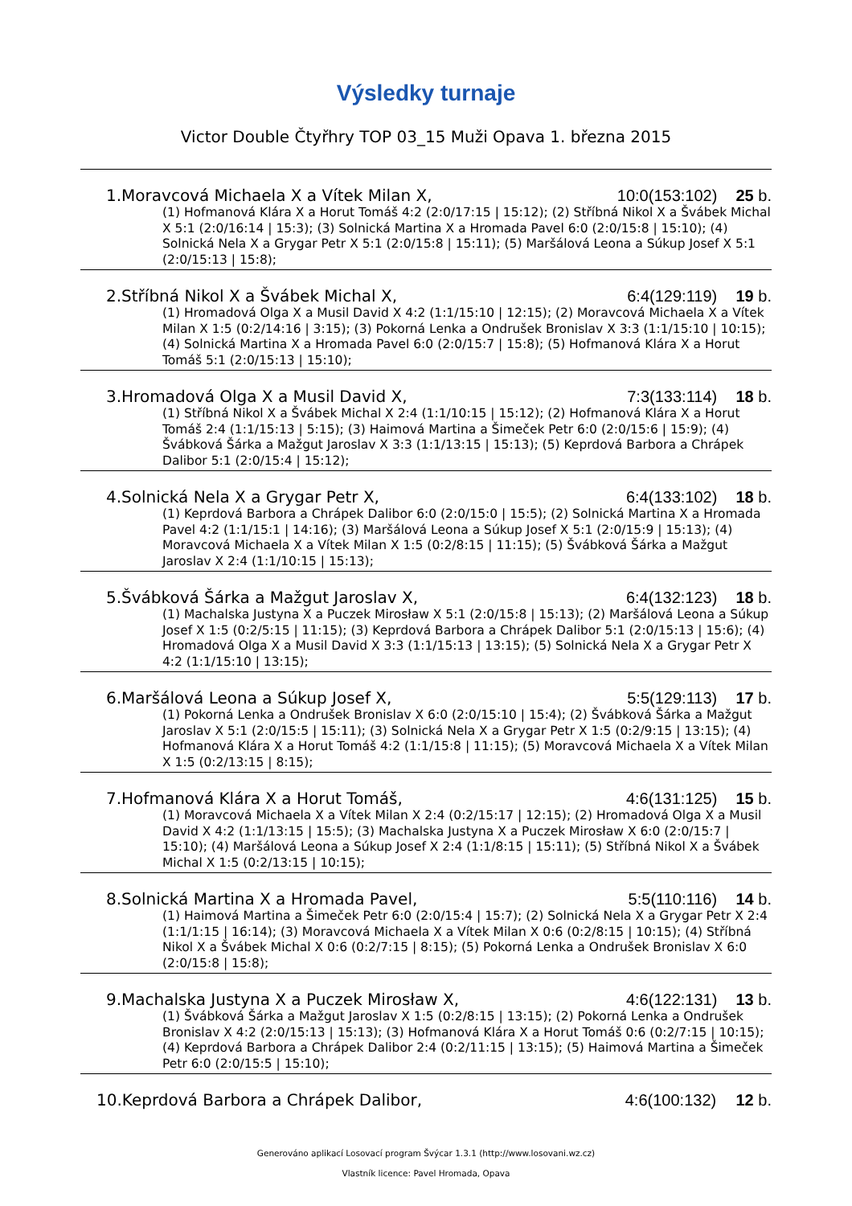Výsledky turnaje
Victor Double Čtyřhry TOP 03_15 Muži Opava 1. března 2015
1.Moravcová Michaela X a Vítek Milan X, 10:0 (153:102)
25 b.
(1) Hofmanová Klára X a Horut Tomáš 4:2 (2:0/17:15 | 15:12); (2) Stříbná Nikol X a Švábek Michal X 5:1 (2:0/16:14 | 15:3); (3) Solnická Martina X a Hromada Pavel 6:0 (2:0/15:8 | 15:10); (4) Solnická Nela X a Grygar Petr X 5:1 (2:0/15:8 | 15:11); (5) Maršálová Leona a Súkup Josef X 5:1 (2:0/15:13 | 15:8);
2.Stříbná Nikol X a Švábek Michal X, 6:4 (129:119)
19 b.
(1) Hromadová Olga X a Musil David X 4:2 (1:1/15:10 | 12:15); (2) Moravcová Michaela X a Vítek Milan X 1:5 (0:2/14:16 | 3:15); (3) Pokorná Lenka a Ondrušek Bronislav X 3:3 (1:1/15:10 | 10:15); (4) Solnická Martina X a Hromada Pavel 6:0 (2:0/15:7 | 15:8); (5) Hofmanová Klára X a Horut Tomáš 5:1 (2:0/15:13 | 15:10);
3.Hromadová Olga X a Musil David X, 7:3 (133:114)
18 b.
(1) Stříbná Nikol X a Švábek Michal X 2:4 (1:1/10:15 | 15:12); (2) Hofmanová Klára X a Horut Tomáš 2:4 (1:1/15:13 | 5:15); (3) Haimová Martina a Šimeček Petr 6:0 (2:0/15:6 | 15:9); (4) Švábková Šárka a Mažgut Jaroslav X 3:3 (1:1/13:15 | 15:13); (5) Keprdová Barbora a Chrápek Dalibor 5:1 (2:0/15:4 | 15:12);
4.Solnická Nela X a Grygar Petr X, 6:4 (133:102)
18 b.
(1) Keprdová Barbora a Chrápek Dalibor 6:0 (2:0/15:0 | 15:5); (2) Solnická Martina X a Hromada Pavel 4:2 (1:1/15:1 | 14:16); (3) Maršálová Leona a Súkup Josef X 5:1 (2:0/15:9 | 15:13); (4) Moravcová Michaela X a Vítek Milan X 1:5 (0:2/8:15 | 11:15); (5) Švábková Šárka a Mažgut Jaroslav X 2:4 (1:1/10:15 | 15:13);
5.Švábková Šárka a Mažgut Jaroslav X, 6:4 (132:123)
18 b.
(1) Machalska Justyna X a Puczek Mirosław X 5:1 (2:0/15:8 | 15:13); (2) Maršálová Leona a Súkup Josef X 1:5 (0:2/5:15 | 11:15); (3) Keprdová Barbora a Chrápek Dalibor 5:1 (2:0/15:13 | 15:6); (4) Hromadová Olga X a Musil David X 3:3 (1:1/15:13 | 13:15); (5) Solnická Nela X a Grygar Petr X 4:2 (1:1/15:10 | 13:15);
6.Maršálová Leona a Súkup Josef X, 5:5 (129:113)
17 b.
(1) Pokorná Lenka a Ondrušek Bronislav X 6:0 (2:0/15:10 | 15:4); (2) Švábková Šárka a Mažgut Jaroslav X 5:1 (2:0/15:5 | 15:11); (3) Solnická Nela X a Grygar Petr X 1:5 (0:2/9:15 | 13:15); (4) Hofmanová Klára X a Horut Tomáš 4:2 (1:1/15:8 | 11:15); (5) Moravcová Michaela X a Vítek Milan X 1:5 (0:2/13:15 | 8:15);
7.Hofmanová Klára X a Horut Tomáš, 4:6 (131:125)
15 b.
(1) Moravcová Michaela X a Vítek Milan X 2:4 (0:2/15:17 | 12:15); (2) Hromadová Olga X a Musil David X 4:2 (1:1/13:15 | 15:5); (3) Machalska Justyna X a Puczek Mirosław X 6:0 (2:0/15:7 | 15:10); (4) Maršálová Leona a Súkup Josef X 2:4 (1:1/8:15 | 15:11); (5) Stříbná Nikol X a Švábek Michal X 1:5 (0:2/13:15 | 10:15);
8.Solnická Martina X a Hromada Pavel, 5:5 (110:116)
14 b.
(1) Haimová Martina a Šimeček Petr 6:0 (2:0/15:4 | 15:7); (2) Solnická Nela X a Grygar Petr X 2:4 (1:1/1:15 | 16:14); (3) Moravcová Michaela X a Vítek Milan X 0:6 (0:2/8:15 | 10:15); (4) Stříbná Nikol X a Švábek Michal X 0:6 (0:2/7:15 | 8:15); (5) Pokorná Lenka a Ondrušek Bronislav X 6:0 (2:0/15:8 | 15:8);
9.Machalska Justyna X a Puczek Mirosław X, 4:6 (122:131)
13 b.
(1) Švábková Šárka a Mažgut Jaroslav X 1:5 (0:2/8:15 | 13:15); (2) Pokorná Lenka a Ondrušek Bronislav X 4:2 (2:0/15:13 | 15:13); (3) Hofmanová Klára X a Horut Tomáš 0:6 (0:2/7:15 | 10:15); (4) Keprdová Barbora a Chrápek Dalibor 2:4 (0:2/11:15 | 13:15); (5) Haimová Martina a Šimeček Petr 6:0 (2:0/15:5 | 15:10);
10.Keprdová Barbora a Chrápek Dalibor, 4:6 (100:132)
12 b.
Generováno aplikací Losovací program Švýcar 1.3.1 (http://www.losovani.wz.cz)
Vlastník licence: Pavel Hromada, Opava